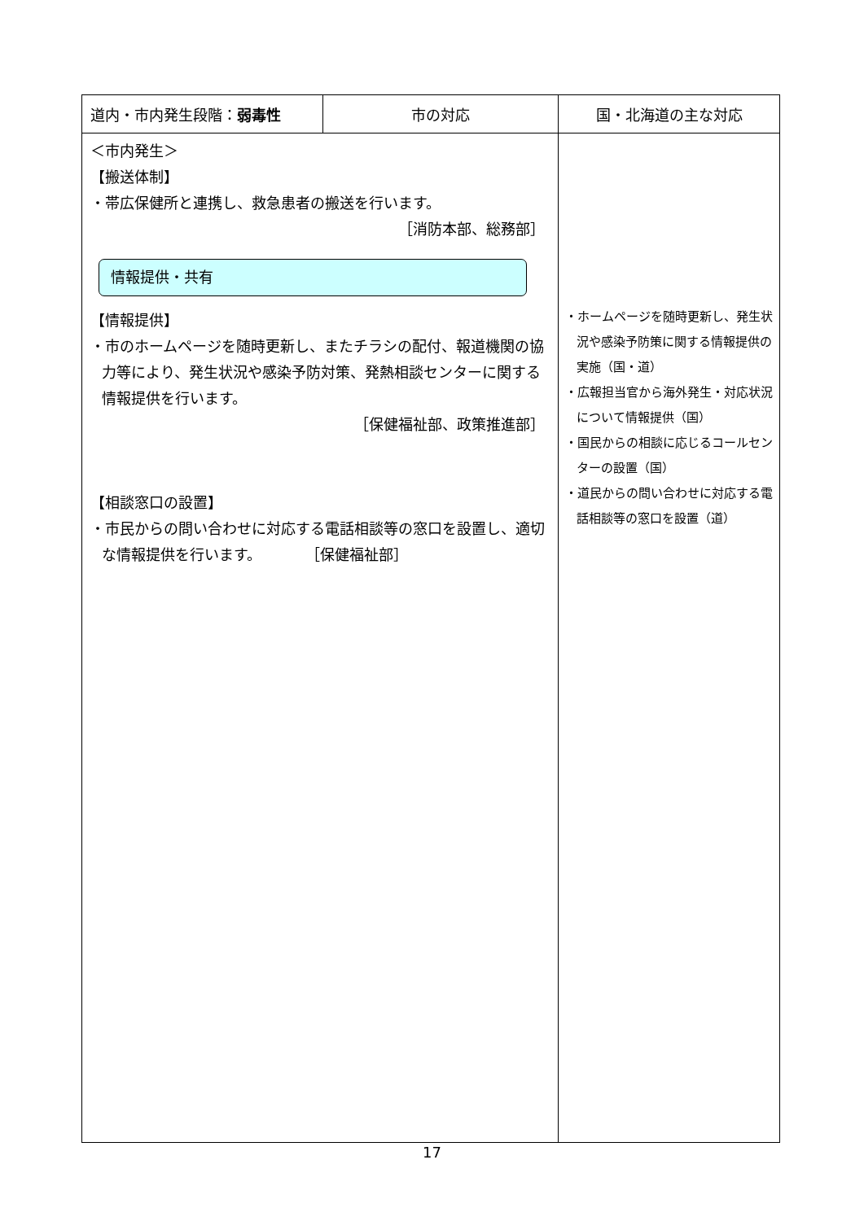| 道内・市内発生段階： 弱毒性 | 市の対応 | 国・北海道の主な対応 |
| --- | --- | --- |
| ＜市内発生＞ 【搬送体制】 ・帯広保健所と連携し、救急患者の搬送を行います。 ［消防本部、総務部］ 情報提供・共有 【情報提供】 ・市のホームページを随時更新し、またチラシの配付、報道機関の協力等により、発生状況や感染予防対策、発熱相談センターに関する情報提供を行います。 ［保健福祉部、政策推進部］ 【相談窓口の設置】 ・市民からの問い合わせに対応する電話相談等の窓口を設置し、適切な情報提供を行います。 ［保健福祉部］ | | ・ホームページを随時更新し、発生状況や感染予防策に関する情報提供の実施（国・道） ・広報担当官から海外発生・対応状況について情報提供（国） ・国民からの相談に応じるコールセンターの設置（国） ・道民からの問い合わせに対応する電話相談等の窓口を設置（道） |
17